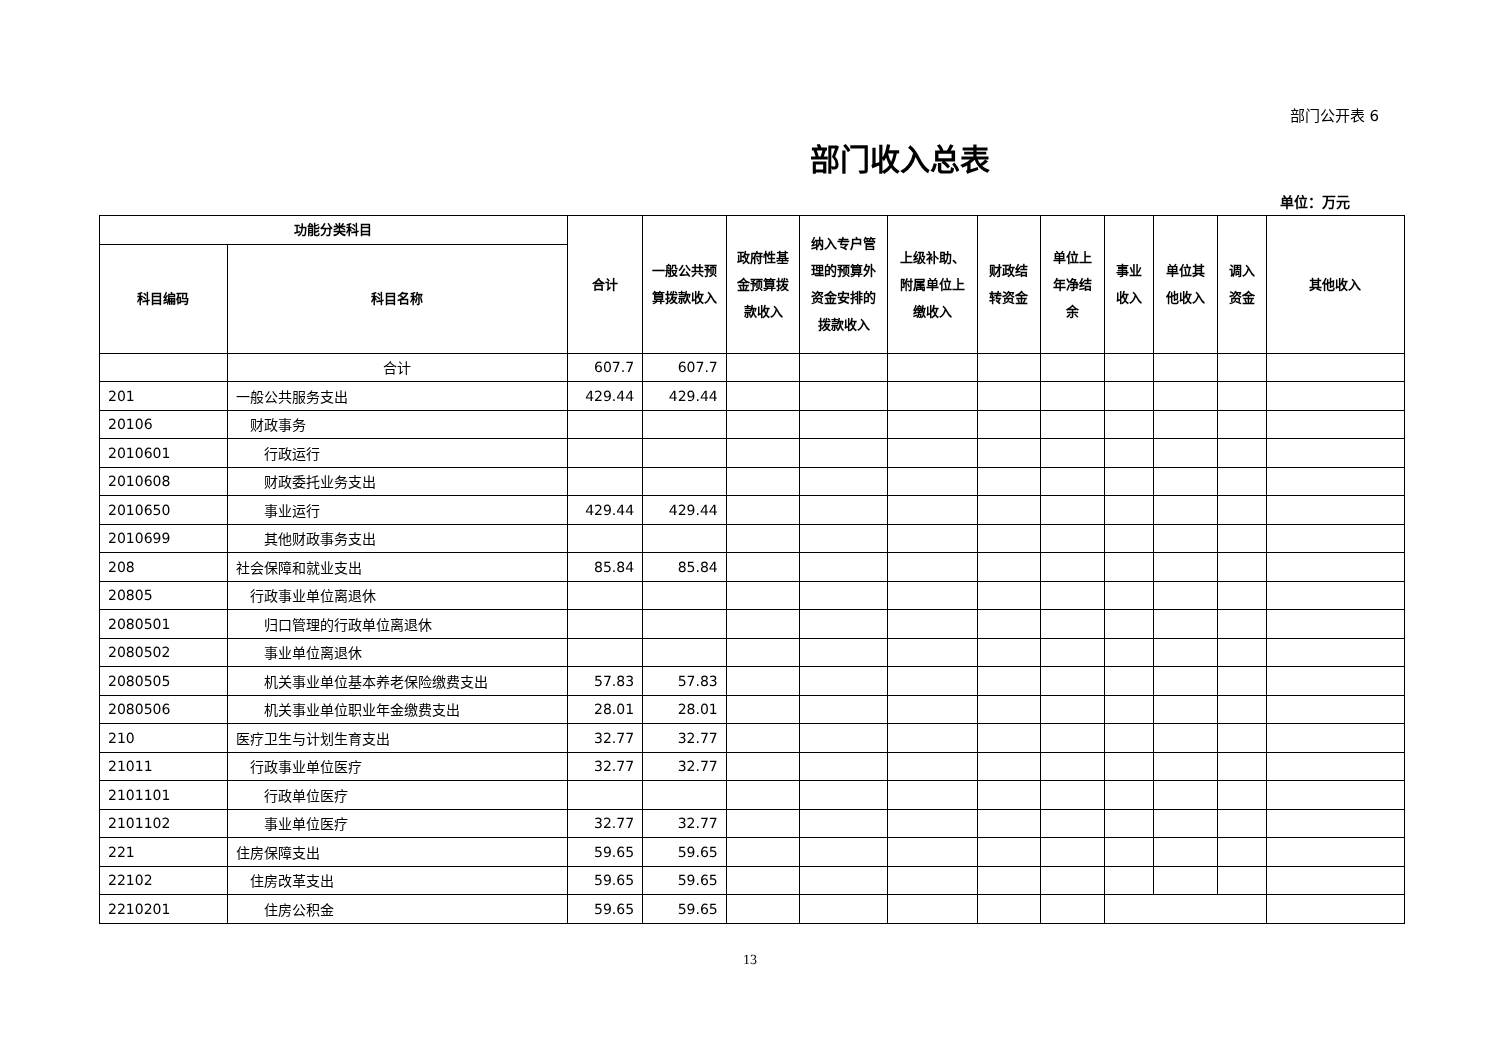部门公开表 6
部门收入总表
单位：万元
| 功能分类科目 | | 合计 | 一般公共预算拨款收入 | 政府性基金预算拨款收入 | 纳入专户管理的预算外资金安排的拨款收入 | 上级补助、附属单位上缴收入 | 财政结转资金 | 单位上年净结余 | 事业收入 | 单位其他收入 | 调入资金 | 其他收入 |
| --- | --- | --- | --- | --- | --- | --- | --- | --- | --- | --- | --- | --- |
| 科目编码 | 科目名称 | | | | | | | | | | | |
| | 合计 | 607.7 | 607.7 | | | | | | | | | |
| 201 | 一般公共服务支出 | 429.44 | 429.44 | | | | | | | | | |
| 20106 | 财政事务 | | | | | | | | | | | |
| 2010601 | 行政运行 | | | | | | | | | | | |
| 2010608 | 财政委托业务支出 | | | | | | | | | | | |
| 2010650 | 事业运行 | 429.44 | 429.44 | | | | | | | | | |
| 2010699 | 其他财政事务支出 | | | | | | | | | | | |
| 208 | 社会保障和就业支出 | 85.84 | 85.84 | | | | | | | | | |
| 20805 | 行政事业单位离退休 | | | | | | | | | | | |
| 2080501 | 归口管理的行政单位离退休 | | | | | | | | | | | |
| 2080502 | 事业单位离退休 | | | | | | | | | | | |
| 2080505 | 机关事业单位基本养老保险缴费支出 | 57.83 | 57.83 | | | | | | | | | |
| 2080506 | 机关事业单位职业年金缴费支出 | 28.01 | 28.01 | | | | | | | | | |
| 210 | 医疗卫生与计划生育支出 | 32.77 | 32.77 | | | | | | | | | |
| 21011 | 行政事业单位医疗 | 32.77 | 32.77 | | | | | | | | | |
| 2101101 | 行政单位医疗 | | | | | | | | | | | |
| 2101102 | 事业单位医疗 | 32.77 | 32.77 | | | | | | | | | |
| 221 | 住房保障支出 | 59.65 | 59.65 | | | | | | | | | |
| 22102 | 住房改革支出 | 59.65 | 59.65 | | | | | | | | | |
| 2210201 | 住房公积金 | 59.65 | 59.65 | | | | | | | | | |
13